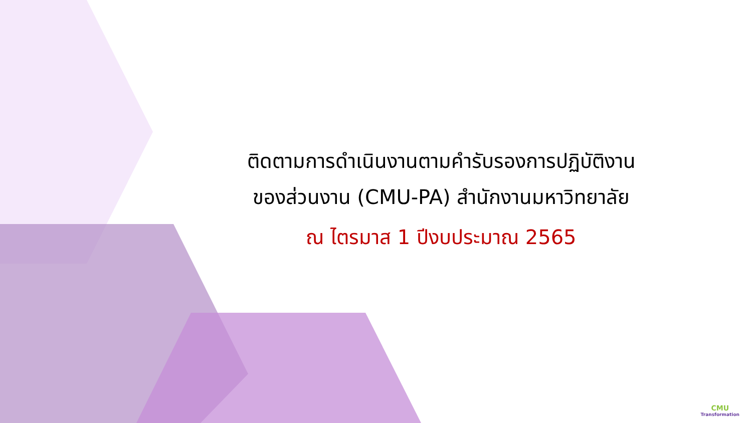ติดตามการดำเนินงานตามคำรับรองการปฏิบัติงาน
ของส่วนงาน (CMU-PA) สำนักงานมหาวิทยาลัย
ณ ไตรมาส 1 ปีงบประมาณ 2565
CMU
Transformation